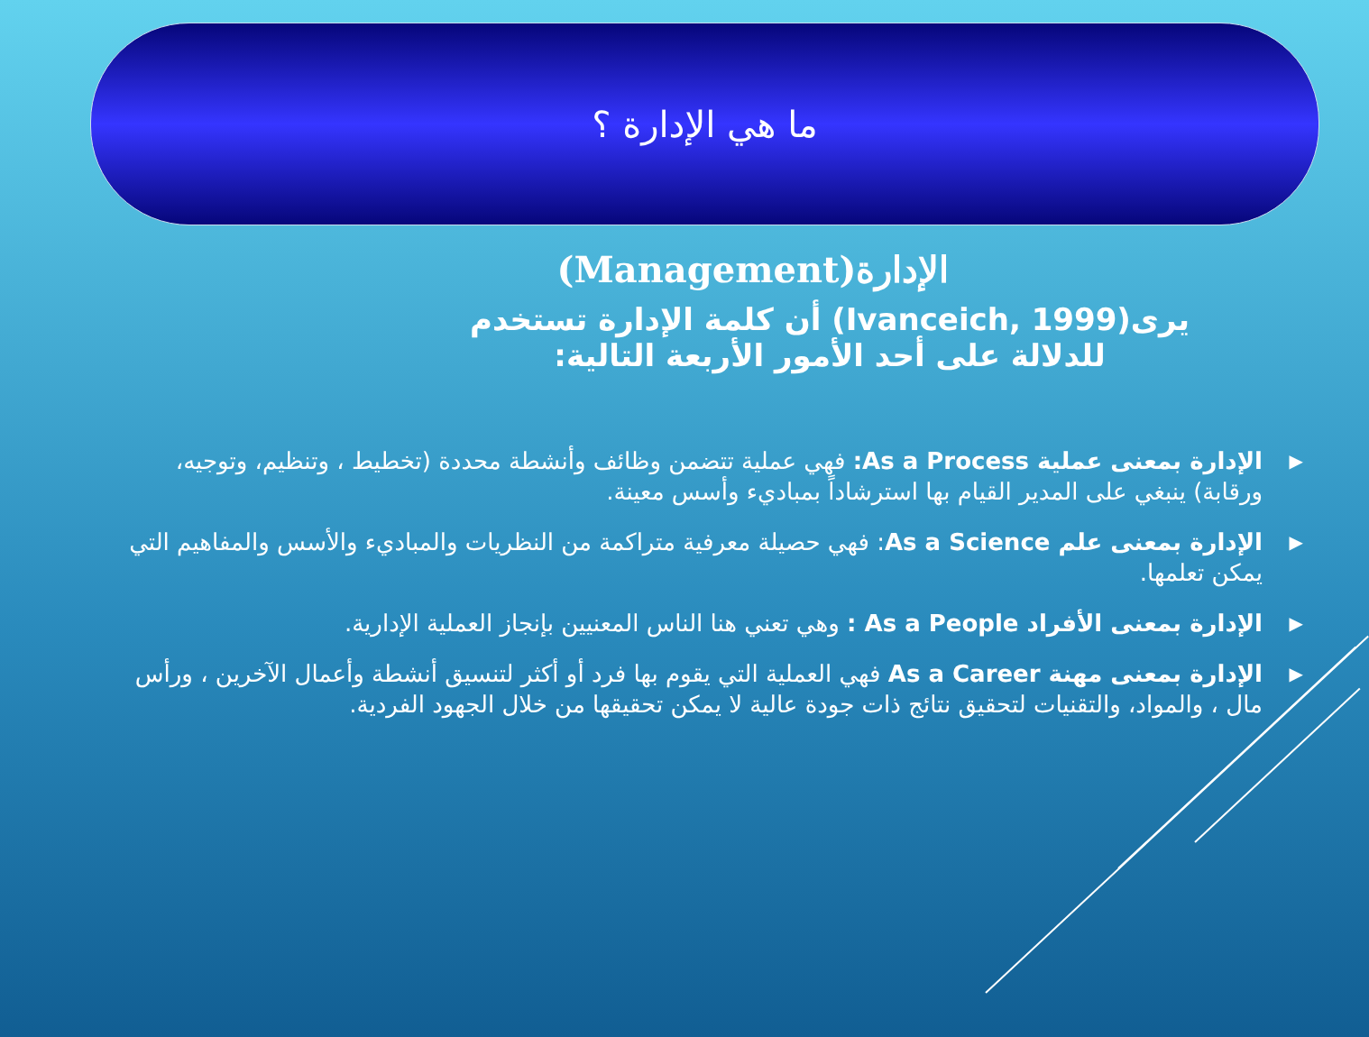ما هي الإدارة ؟
الإدارة(Management)
يرى(Ivanceich, 1999) أن كلمة الإدارة تستخدم للدلالة على أحد الأمور الأربعة التالية:
▶ الإدارة بمعنى عملية As a Process: فهي عملية تتضمن وظائف وأنشطة محددة (تخطيط ، وتنظيم، وتوجيه، ورقابة) ينبغي على المدير القيام بها استرشاداً بمباديء وأسس معينة.
▶ الإدارة بمعنى علم As a Science: فهي حصيلة معرفية متراكمة من النظريات والمباديء والأسس والمفاهيم التي يمكن تعلمها.
▶ الإدارة بمعنى الأفراد As a People : وهي تعني هنا الناس المعنيين بإنجاز العملية الإدارية.
▶ الإدارة بمعنى مهنة As a Career فهي العملية التي يقوم بها فرد أو أكثر لتنسيق أنشطة وأعمال الآخرين ، ورأس مال ، والمواد، والتقنيات لتحقيق نتائج ذات جودة عالية لا يمكن تحقيقها من خلال الجهود الفردية.